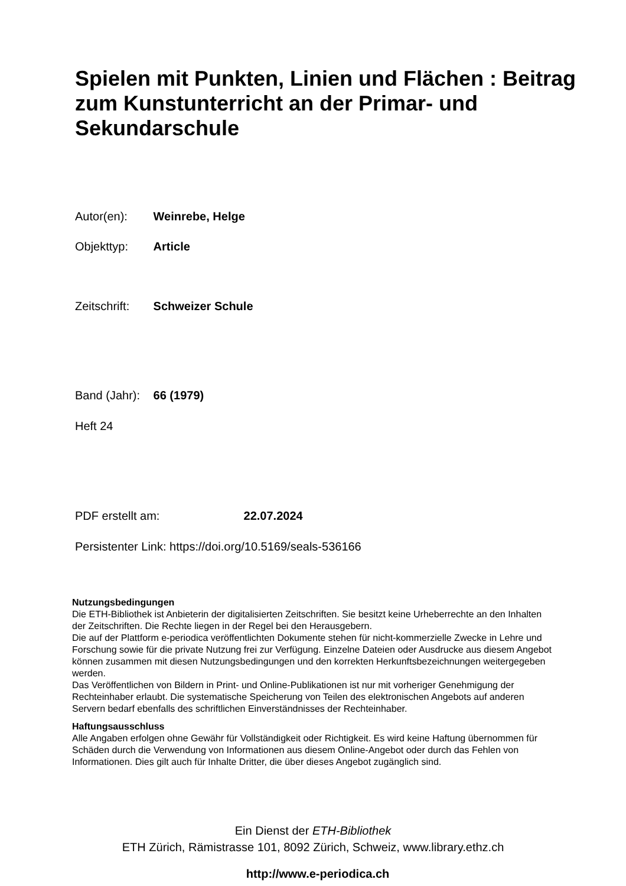Spielen mit Punkten, Linien und Flächen : Beitrag zum Kunstunterricht an der Primar- und Sekundarschule
Autor(en): Weinrebe, Helge
Objekttyp: Article
Zeitschrift: Schweizer Schule
Band (Jahr): 66 (1979)
Heft 24
PDF erstellt am: 22.07.2024
Persistenter Link: https://doi.org/10.5169/seals-536166
Nutzungsbedingungen
Die ETH-Bibliothek ist Anbieterin der digitalisierten Zeitschriften. Sie besitzt keine Urheberrechte an den Inhalten der Zeitschriften. Die Rechte liegen in der Regel bei den Herausgebern.
Die auf der Plattform e-periodica veröffentlichten Dokumente stehen für nicht-kommerzielle Zwecke in Lehre und Forschung sowie für die private Nutzung frei zur Verfügung. Einzelne Dateien oder Ausdrucke aus diesem Angebot können zusammen mit diesen Nutzungsbedingungen und den korrekten Herkunftsbezeichnungen weitergegeben werden.
Das Veröffentlichen von Bildern in Print- und Online-Publikationen ist nur mit vorheriger Genehmigung der Rechteinhaber erlaubt. Die systematische Speicherung von Teilen des elektronischen Angebots auf anderen Servern bedarf ebenfalls des schriftlichen Einverständnisses der Rechteinhaber.
Haftungsausschluss
Alle Angaben erfolgen ohne Gewähr für Vollständigkeit oder Richtigkeit. Es wird keine Haftung übernommen für Schäden durch die Verwendung von Informationen aus diesem Online-Angebot oder durch das Fehlen von Informationen. Dies gilt auch für Inhalte Dritter, die über dieses Angebot zugänglich sind.
Ein Dienst der ETH-Bibliothek
ETH Zürich, Rämistrasse 101, 8092 Zürich, Schweiz, www.library.ethz.ch
http://www.e-periodica.ch